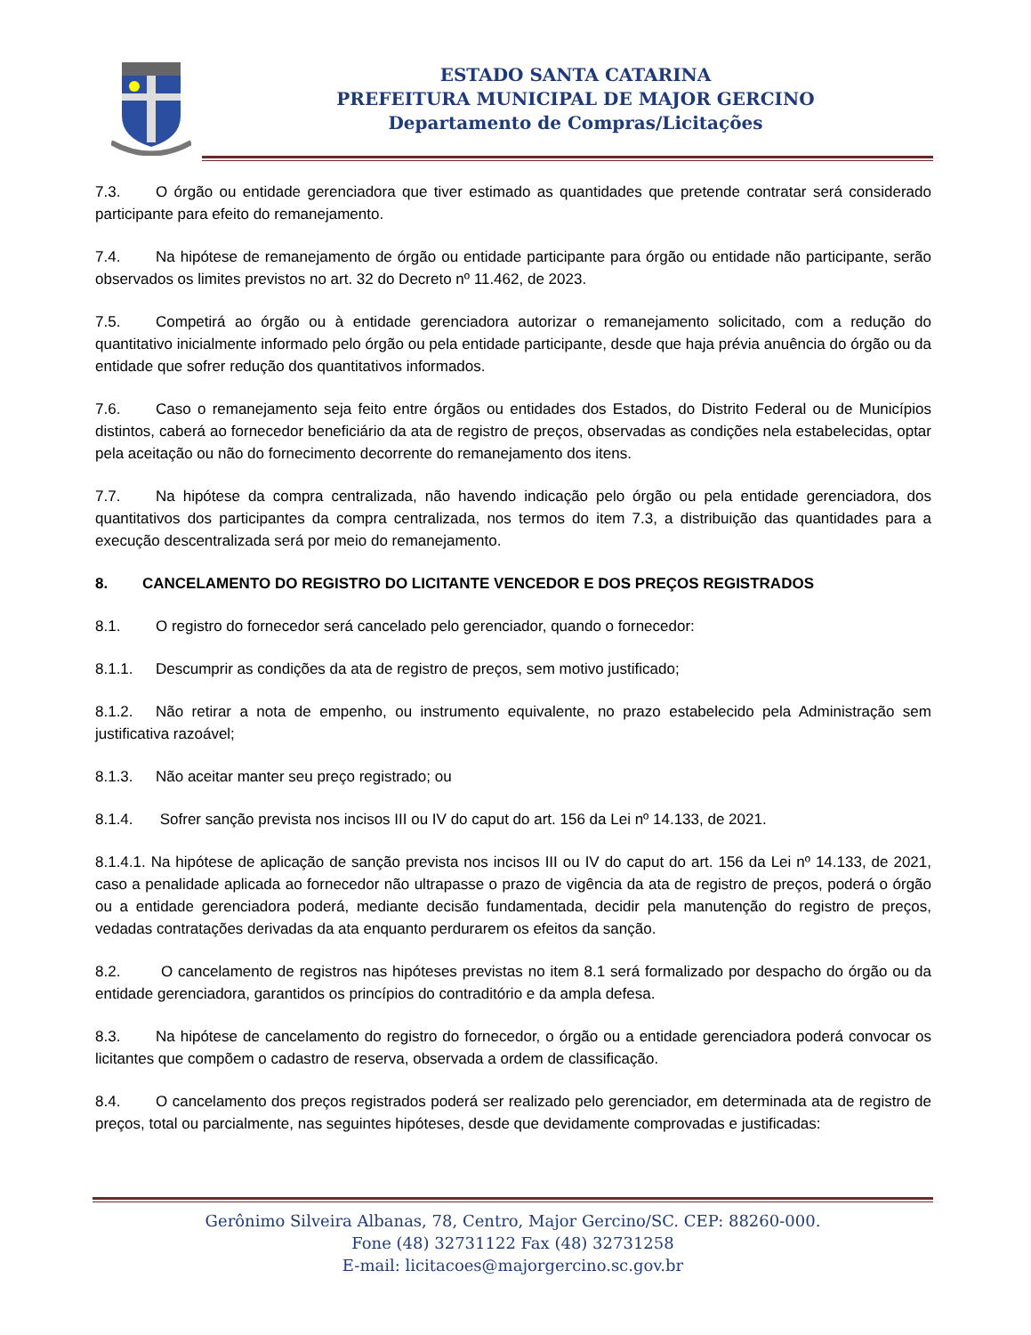ESTADO SANTA CATARINA
PREFEITURA MUNICIPAL DE MAJOR GERCINO
Departamento de Compras/Licitações
7.3. O órgão ou entidade gerenciadora que tiver estimado as quantidades que pretende contratar será considerado participante para efeito do remanejamento.
7.4. Na hipótese de remanejamento de órgão ou entidade participante para órgão ou entidade não participante, serão observados os limites previstos no art. 32 do Decreto nº 11.462, de 2023.
7.5. Competirá ao órgão ou à entidade gerenciadora autorizar o remanejamento solicitado, com a redução do quantitativo inicialmente informado pelo órgão ou pela entidade participante, desde que haja prévia anuência do órgão ou da entidade que sofrer redução dos quantitativos informados.
7.6. Caso o remanejamento seja feito entre órgãos ou entidades dos Estados, do Distrito Federal ou de Municípios distintos, caberá ao fornecedor beneficiário da ata de registro de preços, observadas as condições nela estabelecidas, optar pela aceitação ou não do fornecimento decorrente do remanejamento dos itens.
7.7. Na hipótese da compra centralizada, não havendo indicação pelo órgão ou pela entidade gerenciadora, dos quantitativos dos participantes da compra centralizada, nos termos do item 7.3, a distribuição das quantidades para a execução descentralizada será por meio do remanejamento.
8. CANCELAMENTO DO REGISTRO DO LICITANTE VENCEDOR E DOS PREÇOS REGISTRADOS
8.1. O registro do fornecedor será cancelado pelo gerenciador, quando o fornecedor:
8.1.1. Descumprir as condições da ata de registro de preços, sem motivo justificado;
8.1.2. Não retirar a nota de empenho, ou instrumento equivalente, no prazo estabelecido pela Administração sem justificativa razoável;
8.1.3. Não aceitar manter seu preço registrado; ou
8.1.4. Sofrer sanção prevista nos incisos III ou IV do caput do art. 156 da Lei nº 14.133, de 2021.
8.1.4.1. Na hipótese de aplicação de sanção prevista nos incisos III ou IV do caput do art. 156 da Lei nº 14.133, de 2021, caso a penalidade aplicada ao fornecedor não ultrapasse o prazo de vigência da ata de registro de preços, poderá o órgão ou a entidade gerenciadora poderá, mediante decisão fundamentada, decidir pela manutenção do registro de preços, vedadas contratações derivadas da ata enquanto perdurarem os efeitos da sanção.
8.2. O cancelamento de registros nas hipóteses previstas no item 8.1 será formalizado por despacho do órgão ou da entidade gerenciadora, garantidos os princípios do contraditório e da ampla defesa.
8.3. Na hipótese de cancelamento do registro do fornecedor, o órgão ou a entidade gerenciadora poderá convocar os licitantes que compõem o cadastro de reserva, observada a ordem de classificação.
8.4. O cancelamento dos preços registrados poderá ser realizado pelo gerenciador, em determinada ata de registro de preços, total ou parcialmente, nas seguintes hipóteses, desde que devidamente comprovadas e justificadas:
Gerônimo Silveira Albanas, 78, Centro, Major Gercino/SC. CEP: 88260-000.
Fone (48) 32731122 Fax (48) 32731258
E-mail: licitacoes@majorgercino.sc.gov.br